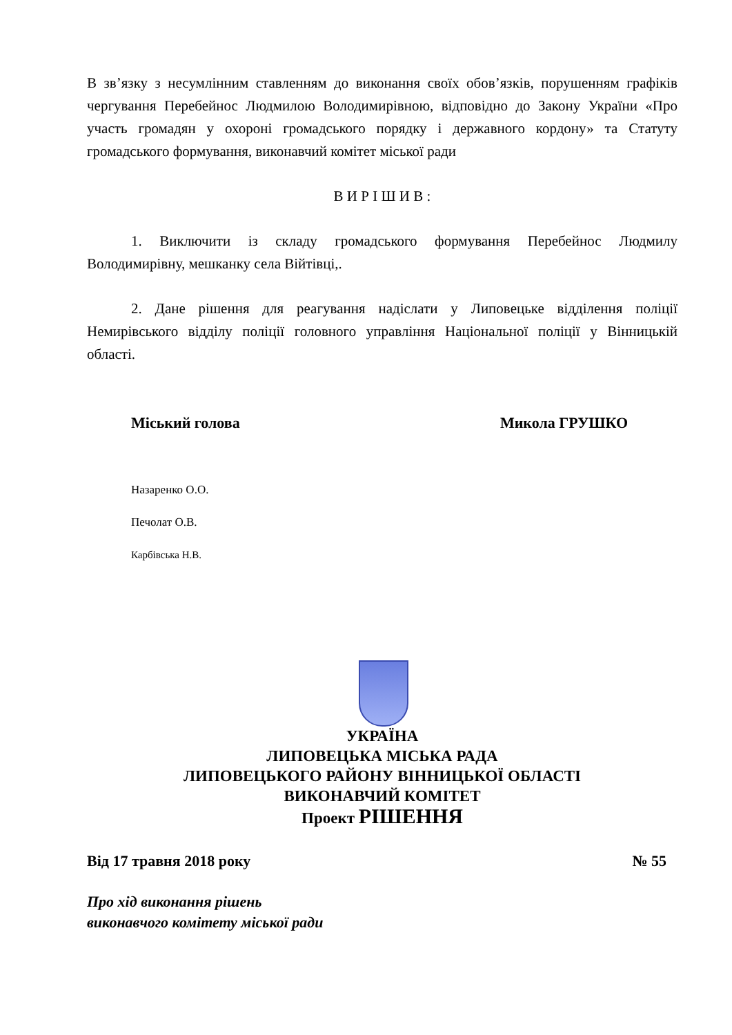В зв’язку з несумлінним ставленням до виконання своїх обов’язків, порушенням графіків чергування Перебейнос Людмилою Володимирівною, відповідно до Закону України «Про участь громадян у охороні громадського порядку і державного кордону» та Статуту громадського формування, виконавчий комітет міської ради
В И Р І Ш И В :
1. Виключити із складу громадського формування Перебейнос Людмилу Володимирівну, мешканку села Війтівці,.
2. Дане рішення для реагування надіслати у Липовецьке відділення поліції Немирівського відділу поліції головного управління Національної поліції у Вінницькій області.
Міський голова Микола ГРУШКО
Назаренко О.О.
Печолат О.В.
Карбівська Н.В.
УКРАЇНА
ЛИПОВЕЦЬКА МІСЬКА РАДА
ЛИПОВЕЦЬКОГО РАЙОНУ ВІННИЦЬКОЇ ОБЛАСТІ
ВИКОНАВЧИЙ КОМІТЕТ
Проект РІШЕННЯ
Від 17 травня 2018 року № 55
Про хід виконання рішень
виконавчого комітету міської ради